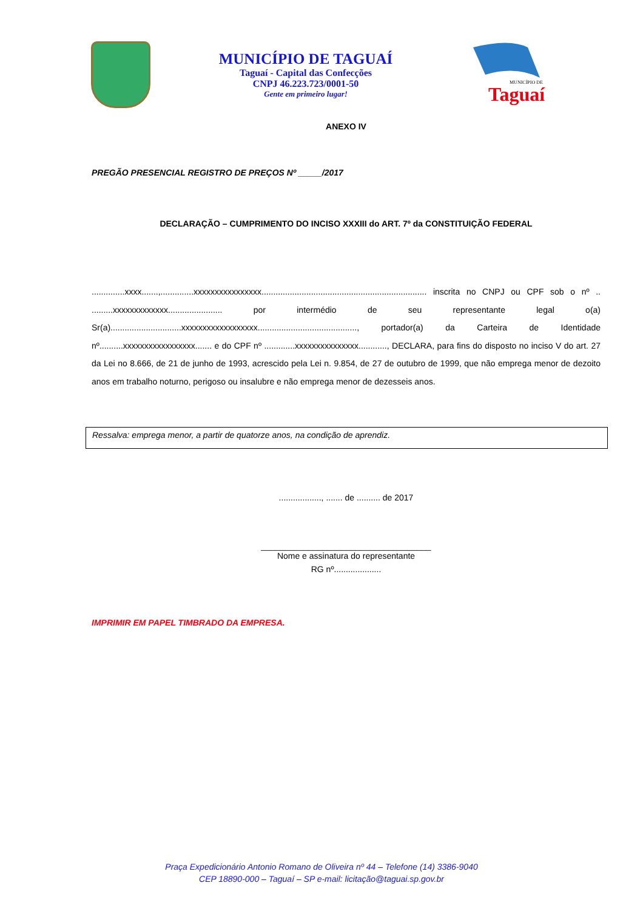MUNICÍPIO DE TAGUAÍ
Taguaí - Capital das Confecções
CNPJ 46.223.723/0001-50
Gente em primeiro lugar!
MUNICÍPIO DE
Taguaí
ANEXO IV
PREGÃO PRESENCIAL REGISTRO DE PREÇOS Nº _____/2017
DECLARAÇÃO – CUMPRIMENTO DO INCISO XXXIII do ART. 7º da CONSTITUIÇÃO FEDERAL
..............xxxx.......,..............xxxxxxxxxxxxxxxx...................................................................... inscrita no CNPJ ou CPF sob o nº .. .........xxxxxxxxxxxxx....................... por intermédio de seu representante legal o(a) Sr(a)..............................xxxxxxxxxxxxxxxxxx.........................................., portador(a) da Carteira de Identidade nº..........xxxxxxxxxxxxxxxxx....... e do CPF nº .............xxxxxxxxxxxxxxx............, DECLARA, para fins do disposto no inciso V do art. 27 da Lei no 8.666, de 21 de junho de 1993, acrescido pela Lei n. 9.854, de 27 de outubro de 1999, que não emprega menor de dezoito anos em trabalho noturno, perigoso ou insalubre e não emprega menor de dezesseis anos.
Ressalva: emprega menor, a partir de quatorze anos, na condição de aprendiz.
.................., ....... de .......... de 2017
____________________________________
Nome e assinatura do representante
RG nº....................
IMPRIMIR EM PAPEL TIMBRADO DA EMPRESA.
Praça Expedicionário Antonio Romano de Oliveira nº 44 – Telefone (14) 3386-9040
CEP 18890-000 – Taguaí – SP e-mail: licitação@taguai.sp.gov.br